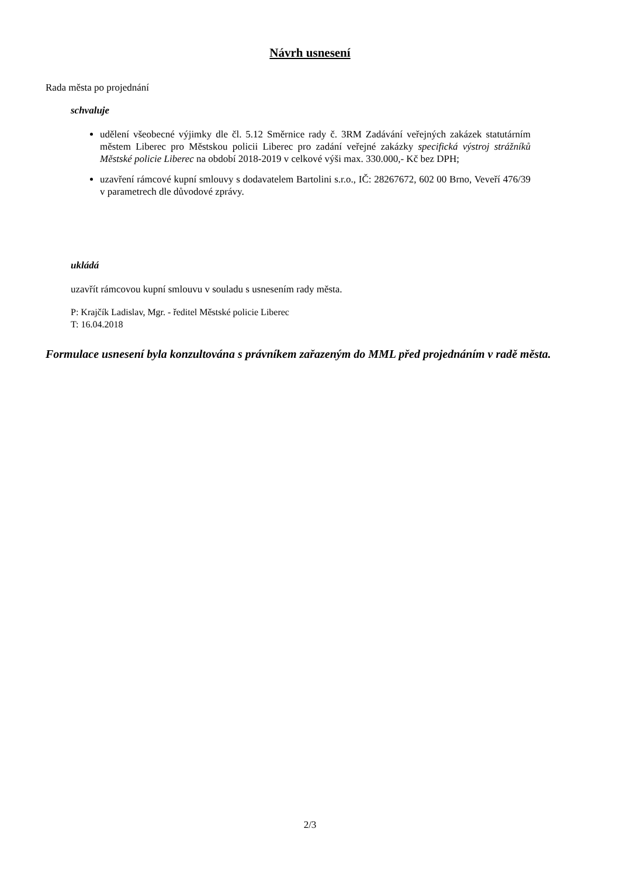Návrh usnesení
Rada města po projednání
schvaluje
udělení všeobecné výjimky dle čl. 5.12 Směrnice rady č. 3RM Zadávání veřejných zakázek statutárním městem Liberec pro Městskou policii Liberec pro zadání veřejné zakázky specifická výstroj strážníků Městské policie Liberec na období 2018-2019 v celkové výši max. 330.000,- Kč bez DPH;
uzavření rámcové kupní smlouvy s dodavatelem Bartolini s.r.o., IČ: 28267672, 602 00 Brno, Veveří 476/39 v parametrech dle důvodové zprávy.
ukládá
uzavřít rámcovou kupní smlouvu v souladu s usnesením rady města.
P: Krajčík Ladislav, Mgr. - ředitel Městské policie Liberec
T: 16.04.2018
Formulace usnesení byla konzultována s právníkem zařazeným do MML před projednáním v radě města.
2/3